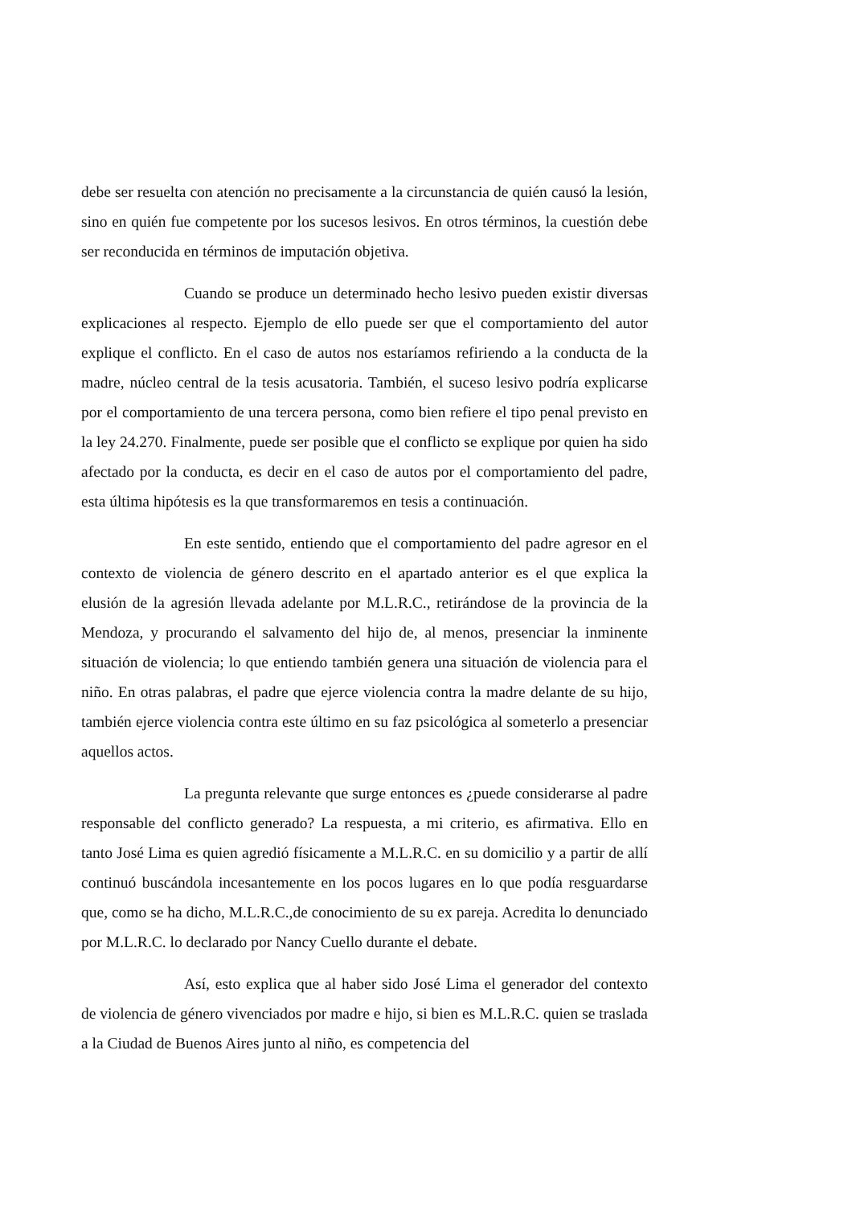debe ser resuelta con atención no precisamente a la circunstancia de quién causó la lesión, sino en quién fue competente por los sucesos lesivos. En otros términos, la cuestión debe ser reconducida en términos de imputación objetiva.
Cuando se produce un determinado hecho lesivo pueden existir diversas explicaciones al respecto. Ejemplo de ello puede ser que el comportamiento del autor explique el conflicto. En el caso de autos nos estaríamos refiriendo a la conducta de la madre, núcleo central de la tesis acusatoria. También, el suceso lesivo podría explicarse por el comportamiento de una tercera persona, como bien refiere el tipo penal previsto en la ley 24.270. Finalmente, puede ser posible que el conflicto se explique por quien ha sido afectado por la conducta, es decir en el caso de autos por el comportamiento del padre, esta última hipótesis es la que transformaremos en tesis a continuación.
En este sentido, entiendo que el comportamiento del padre agresor en el contexto de violencia de género descrito en el apartado anterior es el que explica la elusión de la agresión llevada adelante por M.L.R.C., retirándose de la provincia de la Mendoza, y procurando el salvamento del hijo de, al menos, presenciar la inminente situación de violencia; lo que entiendo también genera una situación de violencia para el niño. En otras palabras, el padre que ejerce violencia contra la madre delante de su hijo, también ejerce violencia contra este último en su faz psicológica al someterlo a presenciar aquellos actos.
La pregunta relevante que surge entonces es ¿puede considerarse al padre responsable del conflicto generado? La respuesta, a mi criterio, es afirmativa. Ello en tanto José Lima es quien agredió físicamente a M.L.R.C. en su domicilio y a partir de allí continuó buscándola incesantemente en los pocos lugares en lo que podía resguardarse que, como se ha dicho, M.L.R.C.,de conocimiento de su ex pareja. Acredita lo denunciado por M.L.R.C. lo declarado por Nancy Cuello durante el debate.
Así, esto explica que al haber sido José Lima el generador del contexto de violencia de género vivenciados por madre e hijo, si bien es M.L.R.C. quien se traslada a la Ciudad de Buenos Aires junto al niño, es competencia del